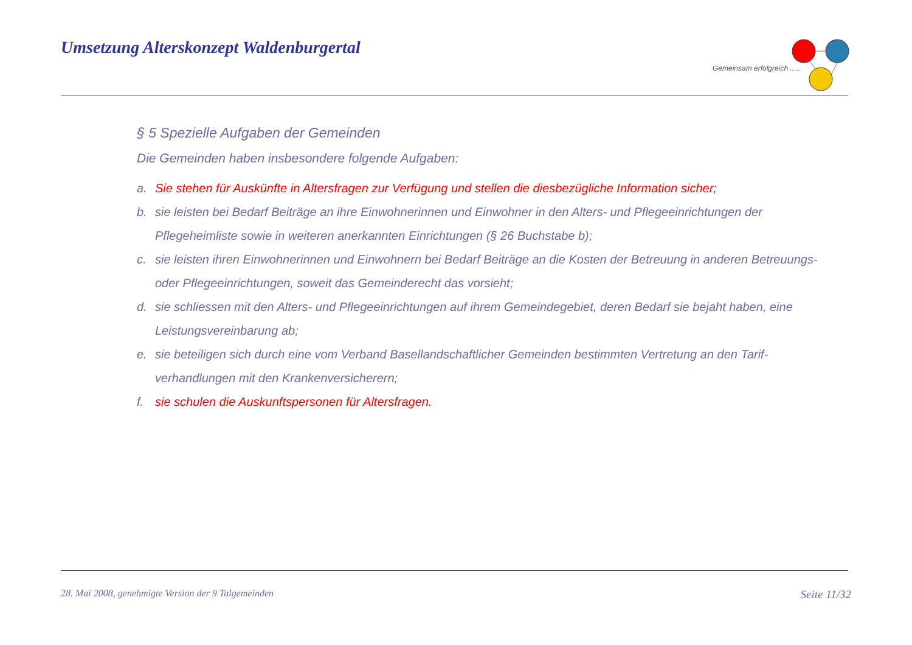Umsetzung Alterskonzept Waldenburgertal
Gemeinsam erfolgreich .....
§ 5 Spezielle Aufgaben der Gemeinden
Die Gemeinden haben insbesondere folgende Aufgaben:
a. Sie stehen für Auskünfte in Altersfragen zur Verfügung und stellen die diesbezügliche Information sicher;
b. sie leisten bei Bedarf Beiträge an ihre Einwohnerinnen und Einwohner in den Alters- und Pflegeeinrichtungen der Pflegeheimliste sowie in weiteren anerkannten Einrichtungen (§ 26 Buchstabe b);
c. sie leisten ihren Einwohnerinnen und Einwohnern bei Bedarf Beiträge an die Kosten der Betreuung in anderen Betreuungs- oder Pflegeeinrichtungen, soweit das Gemeinderecht das vorsieht;
d. sie schliessen mit den Alters- und Pflegeeinrichtungen auf ihrem Gemeindegebiet, deren Bedarf sie bejaht haben, eine Leistungsvereinbarung ab;
e. sie beteiligen sich durch eine vom Verband Basellandschaftlicher Gemeinden bestimmten Vertretung an den Tarif-verhandlungen mit den Krankenversicherern;
f. sie schulen die Auskunftspersonen für Altersfragen.
28. Mai 2008, genehmigte Version der 9 Talgemeinden Seite 11/32